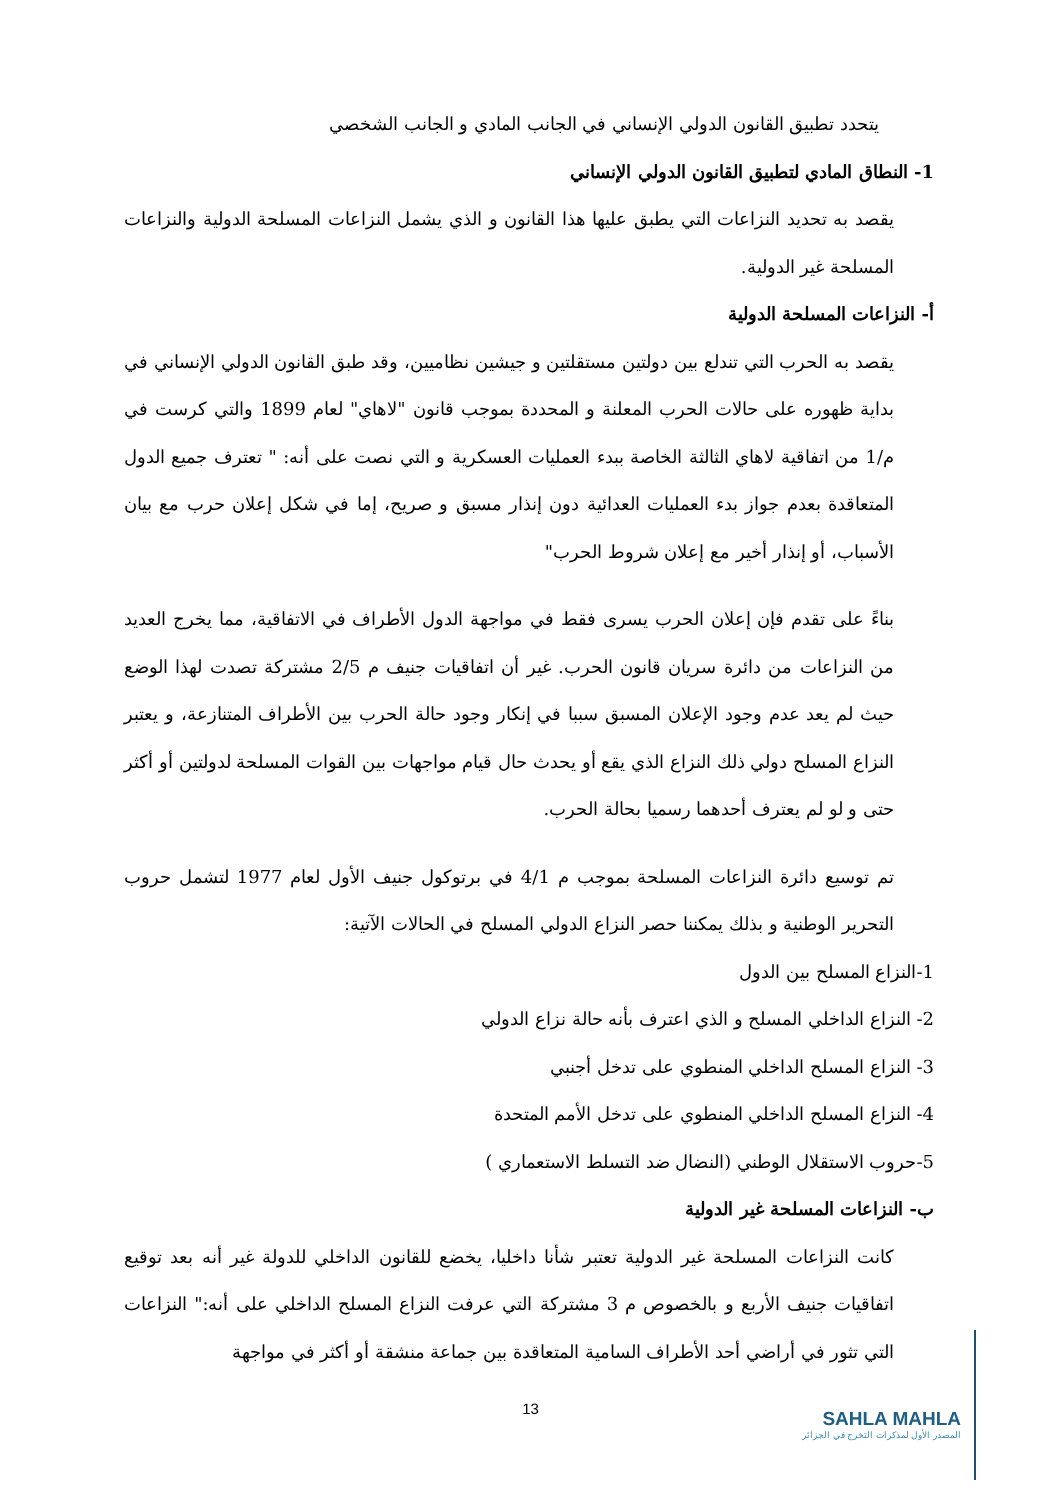يتحدد تطبيق القانون الدولي الإنساني في الجانب المادي و الجانب الشخصي
1- النطاق المادي لتطبيق القانون الدولي الإنساني
يقصد به تحديد النزاعات التي يطبق عليها هذا القانون و الذي يشمل النزاعات المسلحة الدولية والنزاعات المسلحة غير الدولية.
أ- النزاعات المسلحة الدولية
يقصد به الحرب التي تندلع بين دولتين مستقلتين و جيشين نظاميين، وقد طبق القانون الدولي الإنساني في بداية ظهوره على حالات الحرب المعلنة و المحددة بموجب قانون "لاهاي" لعام 1899 والتي كرست في م/1 من اتفاقية لاهاي الثالثة الخاصة ببدء العمليات العسكرية و التي نصت على أنه: " تعترف جميع الدول المتعاقدة بعدم جواز بدء العمليات العدائية دون إنذار مسبق و صريح، إما في شكل إعلان حرب مع بيان الأسباب، أو إنذار أخير مع إعلان شروط الحرب"
بناءً على تقدم فإن إعلان الحرب يسرى فقط في مواجهة الدول الأطراف في الاتفاقية، مما يخرج العديد من النزاعات من دائرة سريان قانون الحرب. غير أن اتفاقيات جنيف م 2/5 مشتركة تصدت لهذا الوضع حيث لم يعد عدم وجود الإعلان المسبق سببا في إنكار وجود حالة الحرب بين الأطراف المتنازعة، و يعتبر النزاع المسلح دولي ذلك النزاع الذي يقع أو يحدث حال قيام مواجهات بين القوات المسلحة لدولتين أو أكثر حتى و لو لم يعترف أحدهما رسميا بحالة الحرب.
تم توسيع دائرة النزاعات المسلحة بموجب م 4/1 في برتوكول جنيف الأول لعام 1977 لتشمل حروب التحرير الوطنية و بذلك يمكننا حصر النزاع الدولي المسلح في الحالات الآتية:
1-النزاع المسلح بين الدول
2- النزاع الداخلي المسلح و الذي اعترف بأنه حالة نزاع الدولي
3- النزاع المسلح الداخلي المنطوي على تدخل أجنبي
4- النزاع المسلح الداخلي المنطوي على تدخل الأمم المتحدة
5-حروب الاستقلال الوطني (النضال ضد التسلط الاستعماري )
ب- النزاعات المسلحة غير الدولية
كانت النزاعات المسلحة غير الدولية تعتبر شأنا داخليا، يخضع للقانون الداخلي للدولة غير أنه بعد توقيع اتفاقيات جنيف الأربع و بالخصوص م 3 مشتركة التي عرفت النزاع المسلح الداخلي على أنه:" النزاعات التي تثور في أراضي أحد الأطراف السامية المتعاقدة بين جماعة منشقة أو أكثر في مواجهة
13
SAHLA MAHLA
المصدر الأول لمذكرات التخرج في الجزائر